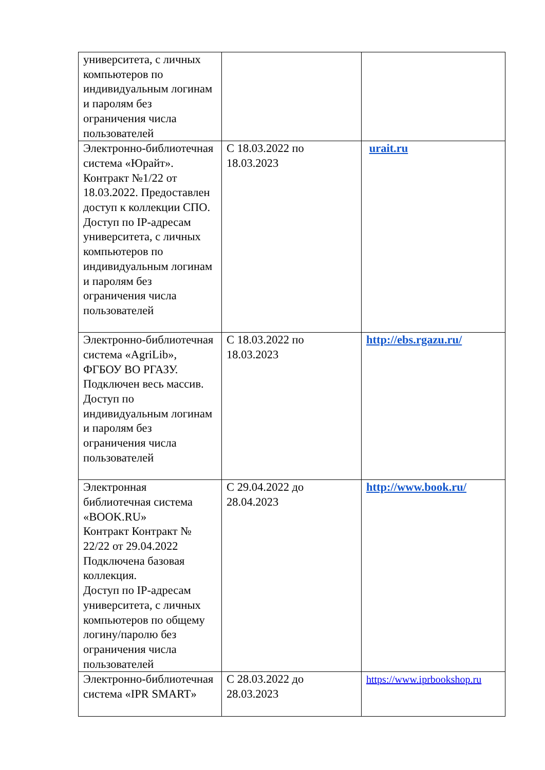| университета, с личных компьютеров по индивидуальным логинам и паролям без ограничения числа пользователей | | |
| Электронно-библиотечная система «Юрайт». Контракт №1/22 от 18.03.2022. Предоставлен доступ к коллекции СПО. Доступ по IP-адресам университета, с личных компьютеров по индивидуальным логинам и паролям без ограничения числа пользователей | С 18.03.2022 по 18.03.2023 | urait.ru |
| Электронно-библиотечная система «AgriLib», ФГБОУ ВО РГАЗУ. Подключен весь массив. Доступ по индивидуальным логинам и паролям без ограничения числа пользователей | С 18.03.2022 по 18.03.2023 | http://ebs.rgazu.ru/ |
| Электронная библиотечная система «BOOK.RU» Контракт Контракт № 22/22 от 29.04.2022 Подключена базовая коллекция. Доступ по IP-адресам университета, с личных компьютеров по общему логину/паролю без ограничения числа пользователей | С 29.04.2022 до 28.04.2023 | http://www.book.ru/ |
| Электронно-библиотечная система «IPR SMART» | С 28.03.2022 до 28.03.2023 | https://www.iprbookshop.ru |